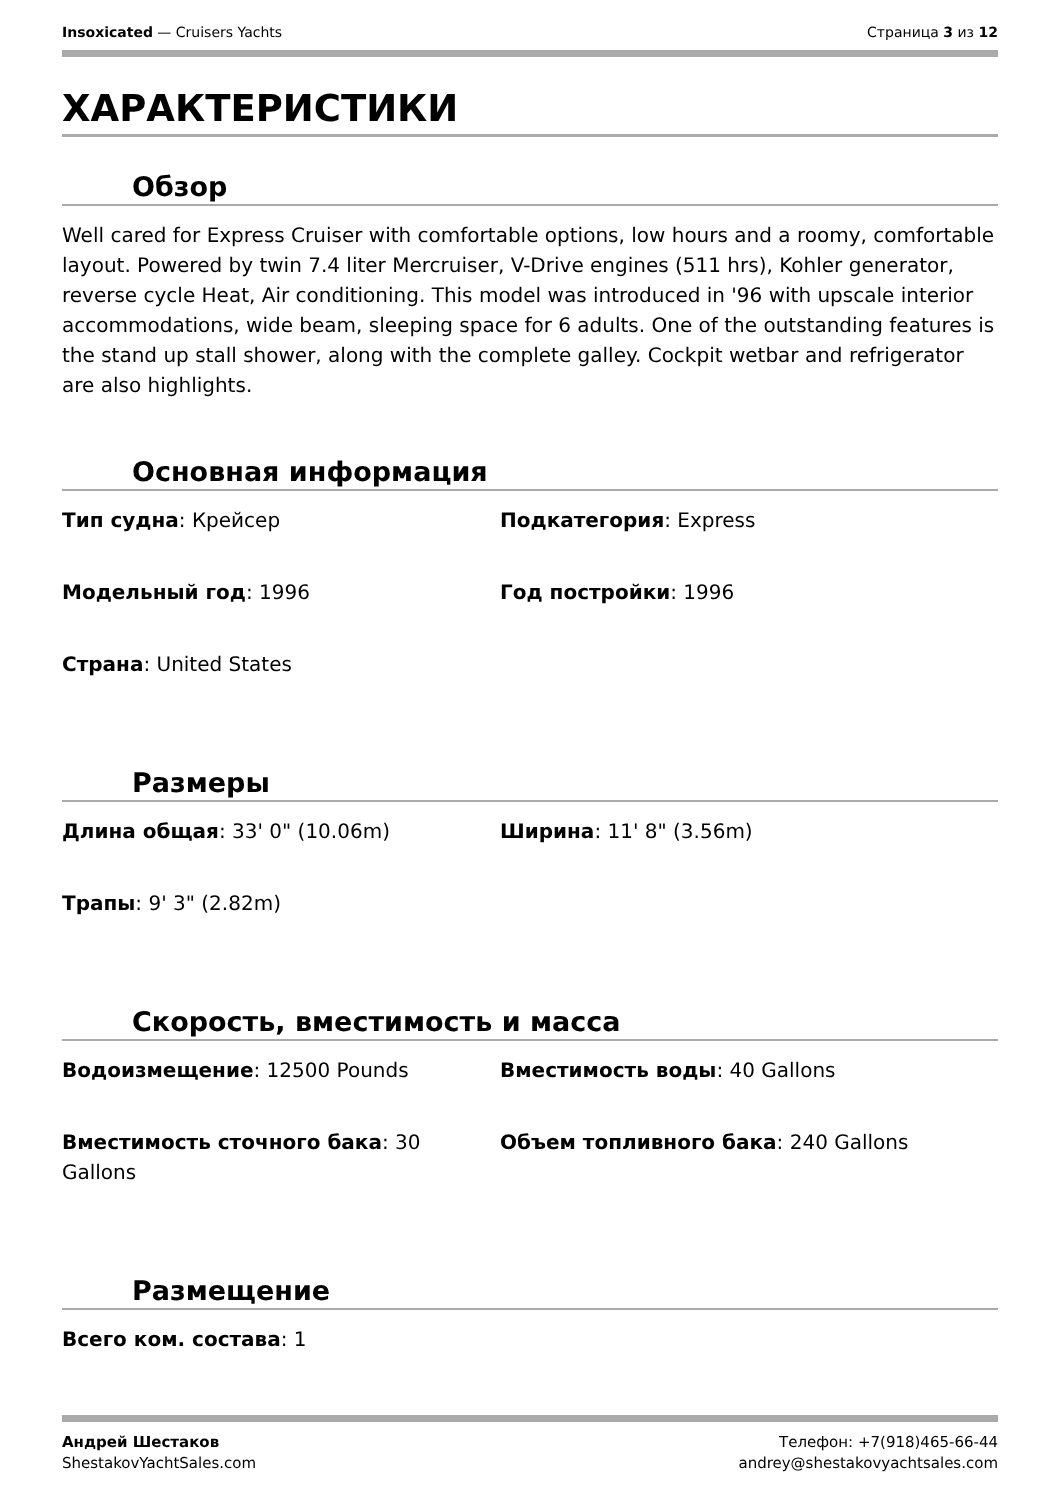Insoxicated — Cruisers Yachts Страница 3 из 12
ХАРАКТЕРИСТИКИ
Обзор
Well cared for Express Cruiser with comfortable options, low hours and a roomy, comfortable layout. Powered by twin 7.4 liter Mercruiser, V-Drive engines (511 hrs), Kohler generator, reverse cycle Heat, Air conditioning. This model was introduced in '96 with upscale interior accommodations, wide beam, sleeping space for 6 adults. One of the outstanding features is the stand up stall shower, along with the complete galley. Cockpit wetbar and refrigerator are also highlights.
Основная информация
Тип судна: Крейсер
Подкатегория: Express
Модельный год: 1996
Год постройки: 1996
Страна: United States
Размеры
Длина общая: 33' 0" (10.06m)
Ширина: 11' 8" (3.56m)
Трапы: 9' 3" (2.82m)
Скорость, вместимость и масса
Водоизмещение: 12500 Pounds
Вместимость воды: 40 Gallons
Вместимость сточного бака: 30 Gallons
Объем топливного бака: 240 Gallons
Размещение
Всего ком. состава: 1
Андрей Шестаков
ShestakovYachtSales.com
Телефон: +7(918)465-66-44
andrey@shestakovyachtsales.com